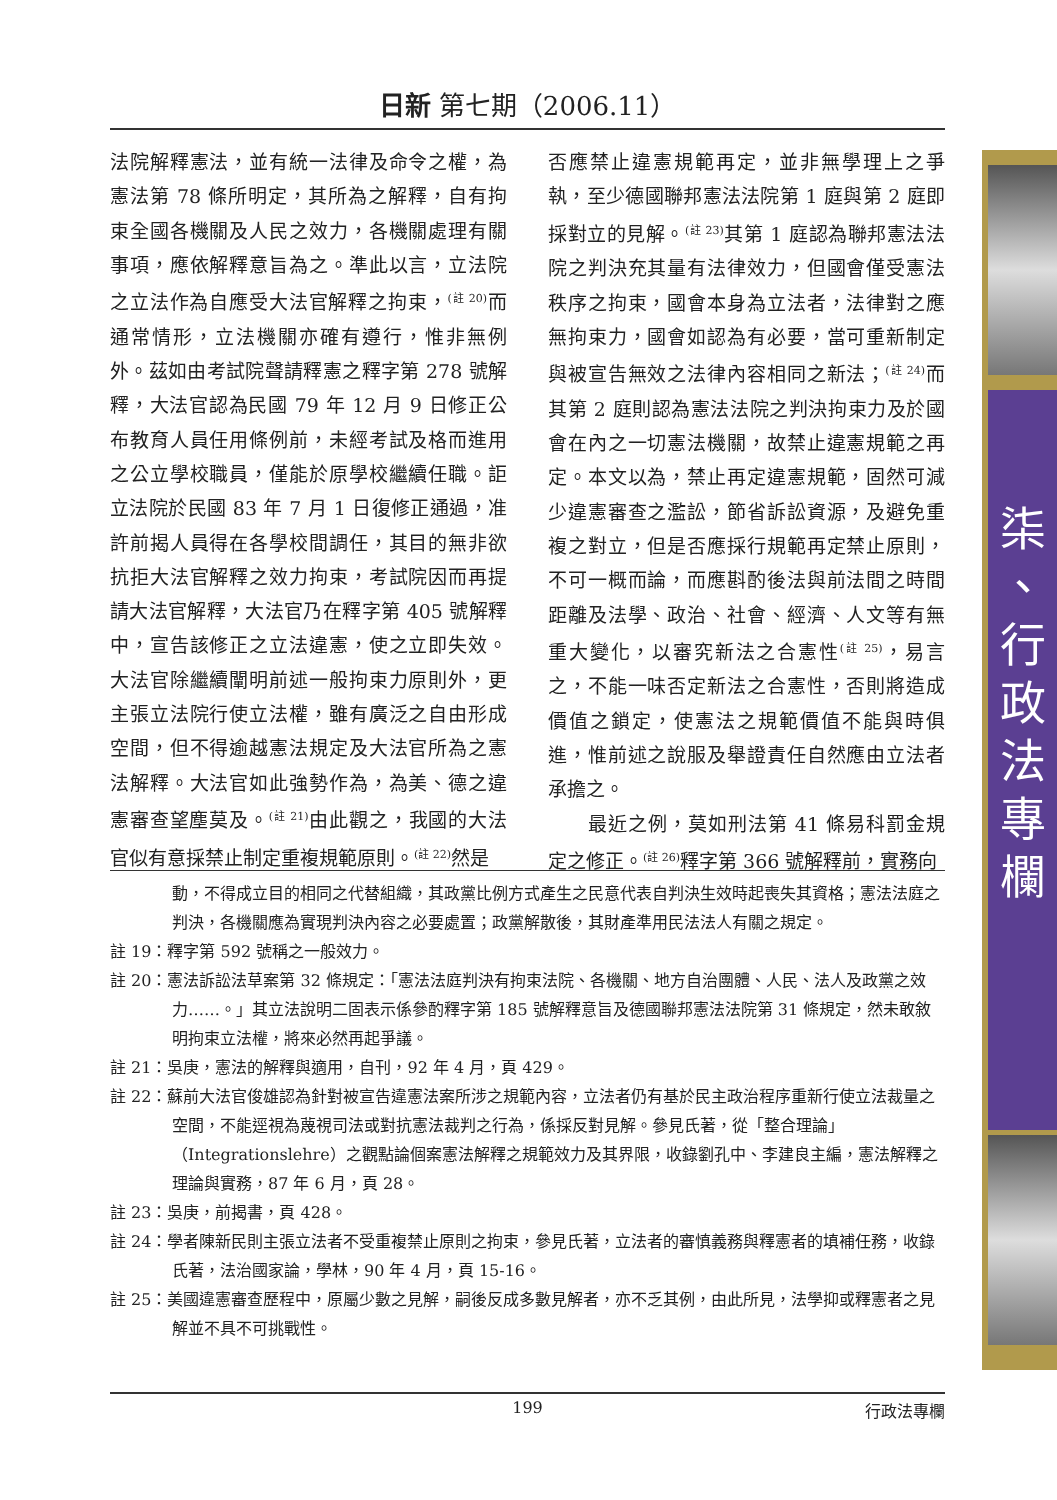日新 第七期（2006.11）
法院解釋憲法，並有統一法律及命令之權，為憲法第 78 條所明定，其所為之解釋，自有拘束全國各機關及人民之效力，各機關處理有關事項，應依解釋意旨為之。準此以言，立法院之立法作為自應受大法官解釋之拘束，<sup>(註 20)</sup>而通常情形，立法機關亦確有遵行，惟非無例外。茲如由考試院聲請釋憲之釋字第 278 號解釋，大法官認為民國 79 年 12 月 9 日修正公布教育人員任用條例前，未經考試及格而進用之公立學校職員，僅能於原學校繼續任職。詎立法院於民國 83 年 7 月 1 日復修正通過，准許前揭人員得在各學校間調任，其目的無非欲抗拒大法官解釋之效力拘束，考試院因而再提請大法官解釋，大法官乃在釋字第 405 號解釋中，宣告該修正之立法違憲，使之立即失效。大法官除繼續闡明前述一般拘束力原則外，更主張立法院行使立法權，雖有廣泛之自由形成空間，但不得逾越憲法規定及大法官所為之憲法解釋。大法官如此強勢作為，為美、德之違憲審查望塵莫及。<sup>(註 21)</sup>由此觀之，我國的大法官似有意採禁止制定重複規範原則。<sup>(註 22)</sup>然是
否應禁止違憲規範再定，並非無學理上之爭執，至少德國聯邦憲法法院第 1 庭與第 2 庭即採對立的見解。<sup>(註 23)</sup>其第 1 庭認為聯邦憲法法院之判決充其量有法律效力，但國會僅受憲法秩序之拘束，國會本身為立法者，法律對之應無拘束力，國會如認為有必要，當可重新制定與被宣告無效之法律內容相同之新法；<sup>(註 24)</sup>而其第 2 庭則認為憲法法院之判決拘束力及於國會在內之一切憲法機關，故禁止違憲規範之再定。本文以為，禁止再定違憲規範，固然可減少違憲審查之濫訟，節省訴訟資源，及避免重複之對立，但是否應採行規範再定禁止原則，不可一概而論，而應斟酌後法與前法間之時間距離及法學、政治、社會、經濟、人文等有無重大變化，以審究新法之合憲性<sup>(註 25)</sup>，易言之，不能一味否定新法之合憲性，否則將造成價值之鎖定，使憲法之規範價值不能與時俱進，惟前述之說服及舉證責任自然應由立法者承擔之。
　　最近之例，莫如刑法第 41 條易科罰金規定之修正。<sup>(註 26)</sup>釋字第 366 號解釋前，實務向
動，不得成立目的相同之代替組織，其政黨比例方式產生之民意代表自判決生效時起喪失其資格；憲法法庭之判決，各機關應為實現判決內容之必要處置；政黨解散後，其財產準用民法法人有關之規定。
註 19：釋字第 592 號稱之一般效力。
註 20：憲法訴訟法草案第 32 條規定：「憲法法庭判決有拘束法院、各機關、地方自治團體、人民、法人及政黨之效力……。」其立法說明二固表示係參酌釋字第 185 號解釋意旨及德國聯邦憲法法院第 31 條規定，然未敢敘明拘束立法權，將來必然再起爭議。
註 21：吳庚，憲法的解釋與適用，自刊，92 年 4 月，頁 429。
註 22：蘇前大法官俊雄認為針對被宣告違憲法案所涉之規範內容，立法者仍有基於民主政治程序重新行使立法裁量之空間，不能逕視為蔑視司法或對抗憲法裁判之行為，係採反對見解。參見氏著，從「整合理論」（Integrationslehre）之觀點論個案憲法解釋之規範效力及其界限，收錄劉孔中、李建良主編，憲法解釋之理論與實務，87 年 6 月，頁 28。
註 23：吳庚，前揭書，頁 428。
註 24：學者陳新民則主張立法者不受重複禁止原則之拘束，參見氏著，立法者的審慎義務與釋憲者的填補任務，收錄氏著，法治國家論，學林，90 年 4 月，頁 15-16。
註 25：美國違憲審查歷程中，原屬少數之見解，嗣後反成多數見解者，亦不乏其例，由此所見，法學抑或釋憲者之見解並不具不可挑戰性。
199 行政法專欄
柒
、
行
政
法
專
欄